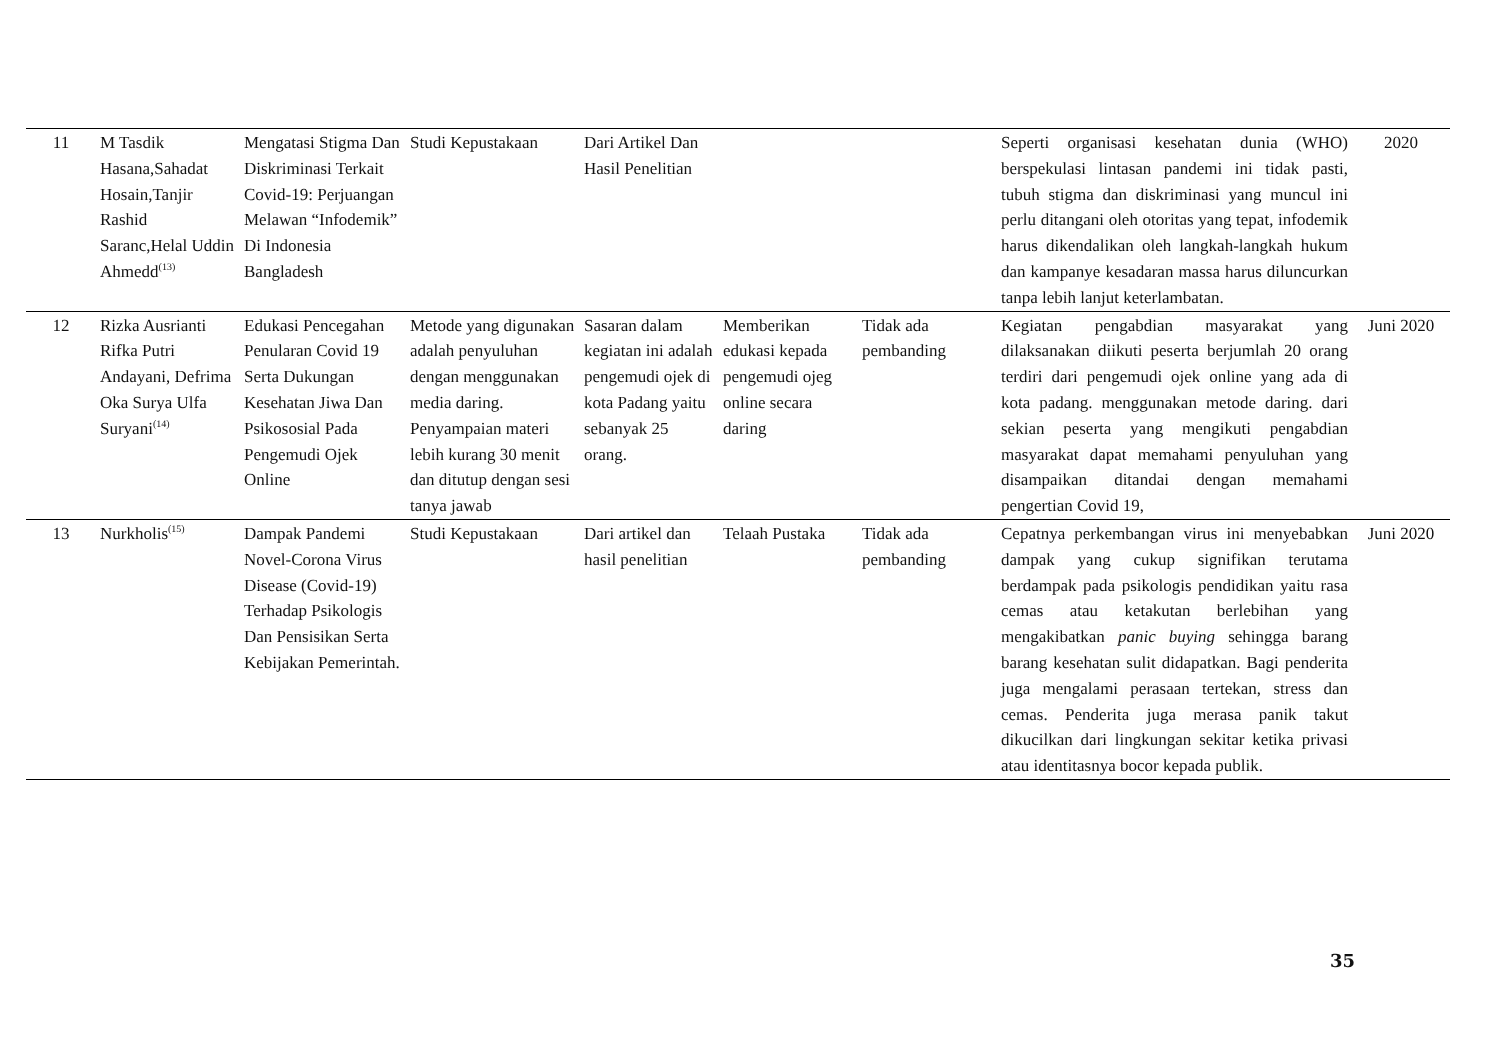| 11 | M Tasdik Hasana,Sahadat Hosain,Tanjir Rashid Saranc,Helal Uddin Ahmedd<sup>(13)</sup> | Mengatasi Stigma Dan Diskriminasi Terkait Covid-19: Perjuangan Melawan “Infodemik” Di Indonesia Bangladesh | Studi Kepustakaan | Dari Artikel Dan Hasil Penelitian | | | Seperti organisasi kesehatan dunia (WHO) berspekulasi lintasan pandemi ini tidak pasti, tubuh stigma dan diskriminasi yang muncul ini perlu ditangani oleh otoritas yang tepat, infodemik harus dikendalikan oleh langkah-langkah hukum dan kampanye kesadaran massa harus diluncurkan tanpa lebih lanjut keterlambatan. | 2020 |
| 12 | Rizka Ausrianti Rifka Putri Andayani, Defrima Oka Surya Ulfa Suryani<sup>(14)</sup> | Edukasi Pencegahan Penularan Covid 19 Serta Dukungan Kesehatan Jiwa Dan Psikososial Pada Pengemudi Ojek Online | Metode yang digunakan adalah penyuluhan dengan menggunakan media daring. Penyampaian materi lebih kurang 30 menit dan ditutup dengan sesi tanya jawab | Sasaran dalam kegiatan ini adalah pengemudi ojek di kota Padang yaitu sebanyak 25 orang. | Memberikan edukasi kepada pengemudi ojeg online secara daring | Tidak ada pembanding | Kegiatan pengabdian masyarakat yang dilaksanakan diikuti peserta berjumlah 20 orang terdiri dari pengemudi ojek online yang ada di kota padang. menggunakan metode daring. dari sekian peserta yang mengikuti pengabdian masyarakat dapat memahami penyuluhan yang disampaikan ditandai dengan memahami pengertian Covid 19, | Juni 2020 |
| 13 | Nurkholis<sup>(15)</sup> | Dampak Pandemi Novel-Corona Virus Disease (Covid-19) Terhadap Psikologis Dan Pensisikan Serta Kebijakan Pemerintah. | Studi Kepustakaan | Dari artikel dan hasil penelitian | Telaah Pustaka | Tidak ada pembanding | Cepatnya perkembangan virus ini menyebabkan dampak yang cukup signifikan terutama berdampak pada psikologis pendidikan yaitu rasa cemas atau ketakutan berlebihan yang mengakibatkan panic buying sehingga barang barang kesehatan sulit didapatkan. Bagi penderita juga mengalami perasaan tertekan, stress dan cemas. Penderita juga merasa panik takut dikucilkan dari lingkungan sekitar ketika privasi atau identitasnya bocor kepada publik. | Juni 2020 |
35